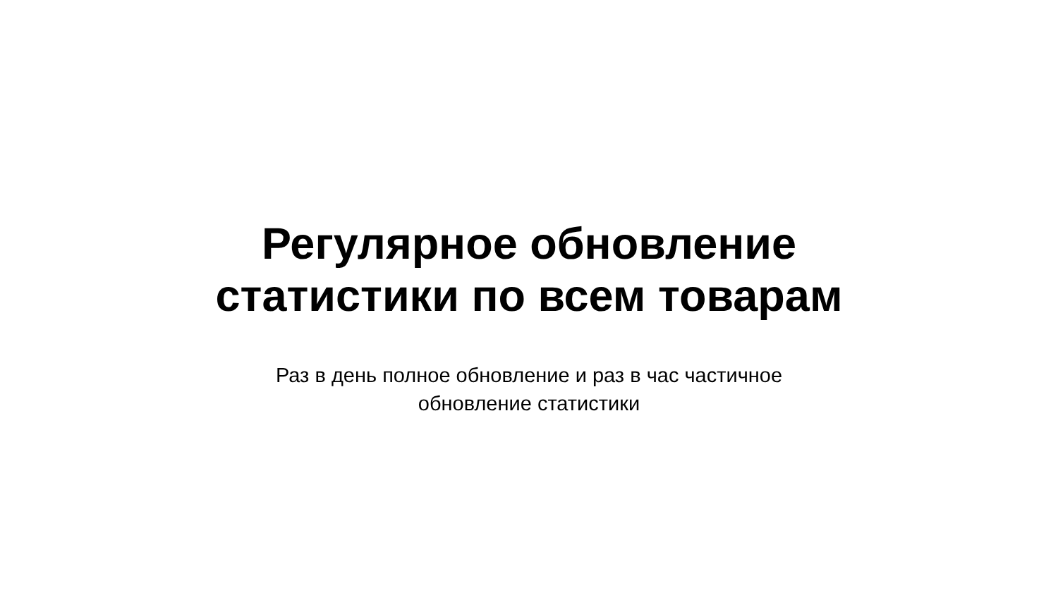Регулярное обновление
статистики по всем товарам
Раз в день полное обновление и раз в час частичное
обновление статистики